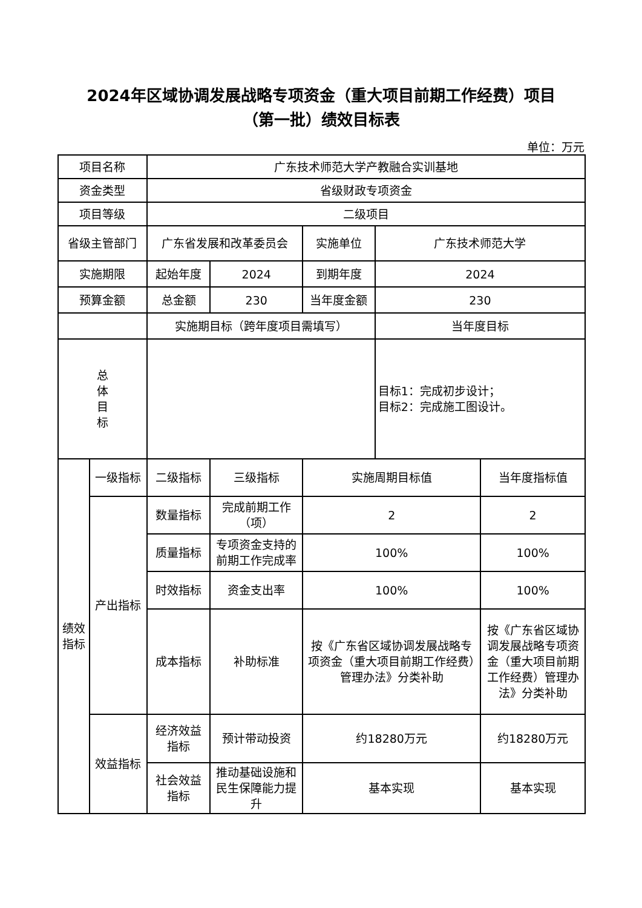2024年区域协调发展战略专项资金（重大项目前期工作经费）项目
（第一批）绩效目标表
单位：万元
| 项目名称 | | 广东技术师范大学产教融合实训基地 | | | | |
| 资金类型 | | 省级财政专项资金 | | | | |
| 项目等级 | | 二级项目 | | | | |
| 省级主管部门 | | 广东省发展和改革委员会 | | 实施单位 | 广东技术师范大学 | |
| 实施期限 | | 起始年度 | 2024 | 到期年度 | 2024 | |
| 预算金额 | | 总金额 | 230 | 当年度金额 | 230 | |
| | | 实施期目标（跨年度项目需填写） | | | 当年度目标 | |
| 总 体 目 标 | | | | | 目标1：完成初步设计； 目标2：完成施工图设计。 | |
| 绩效 指标 | 一级指标 | 二级指标 | 三级指标 | 实施周期目标值 | | 当年度指标值 |
| | 产出指标 | 数量指标 | 完成前期工作（项） | 2 | | 2 |
| | | 质量指标 | 专项资金支持的前期工作完成率 | 100% | | 100% |
| | | 时效指标 | 资金支出率 | 100% | | 100% |
| | | 成本指标 | 补助标准 | 按《广东省区域协调发展战略专项资金（重大项目前期工作经费）管理办法》分类补助 | | 按《广东省区域协调发展战略专项资金（重大项目前期工作经费）管理办法》分类补助 |
| | 效益指标 | 经济效益指标 | 预计带动投资 | 约18280万元 | | 约18280万元 |
| | | 社会效益指标 | 推动基础设施和民生保障能力提升 | 基本实现 | | 基本实现 |